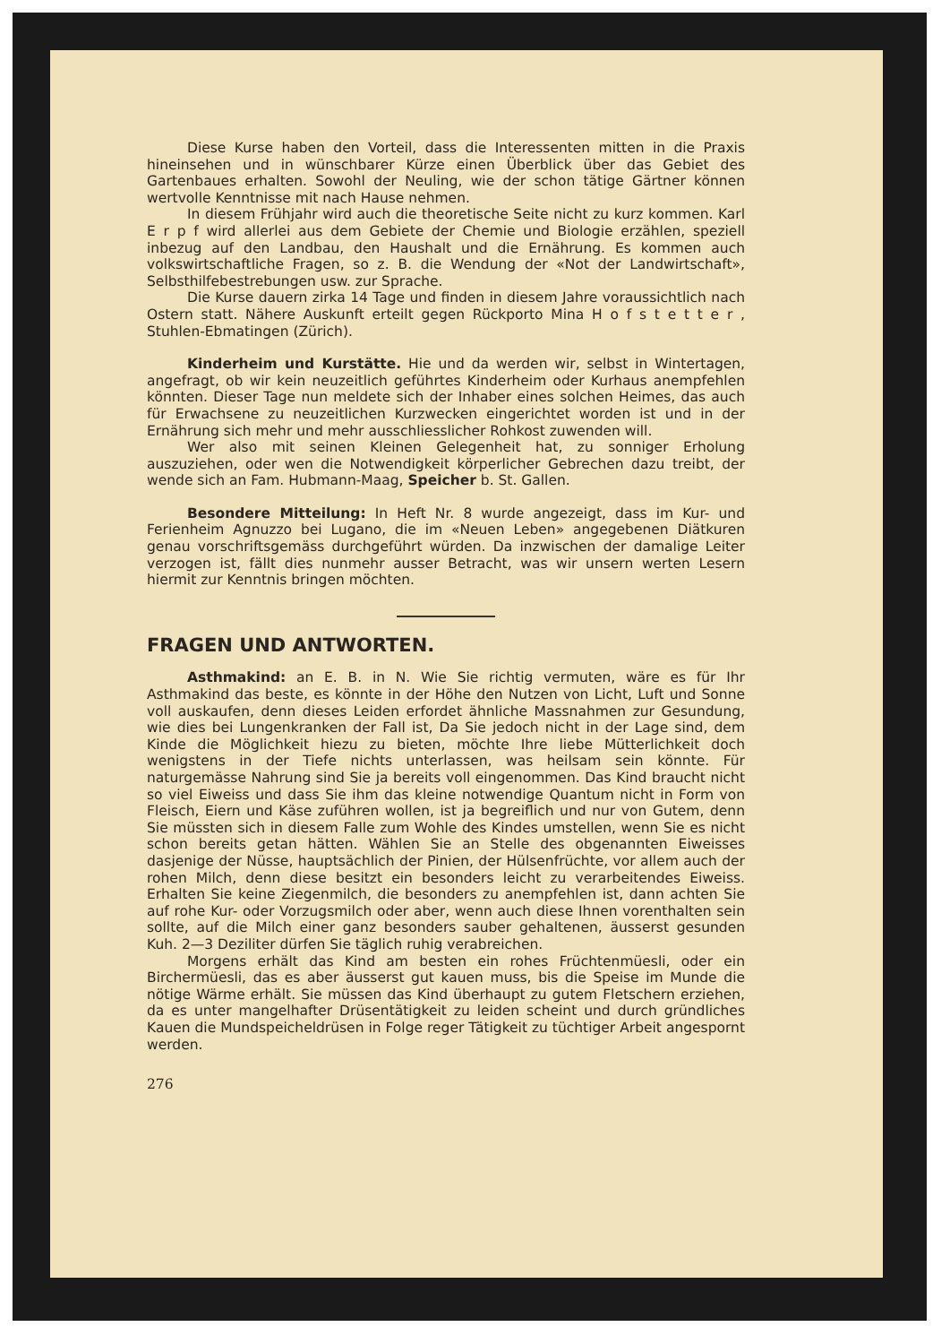Diese Kurse haben den Vorteil, dass die Interessenten mitten in die Praxis hineinsehen und in wünschbarer Kürze einen Überblick über das Gebiet des Gartenbaues erhalten. Sowohl der Neuling, wie der schon tätige Gärtner können wertvolle Kenntnisse mit nach Hause nehmen.
In diesem Frühjahr wird auch die theoretische Seite nicht zu kurz kommen. Karl E r p f wird allerlei aus dem Gebiete der Chemie und Biologie erzählen, speziell inbezug auf den Landbau, den Haushalt und die Ernährung. Es kommen auch volkswirtschaftliche Fragen, so z. B. die Wendung der «Not der Landwirtschaft», Selbsthilfebestrebungen usw. zur Sprache.
Die Kurse dauern zirka 14 Tage und finden in diesem Jahre voraussichtlich nach Ostern statt. Nähere Auskunft erteilt gegen Rückporto Mina H o f s t e t t e r , Stuhlen-Ebmatingen (Zürich).
Kinderheim und Kurstätte. Hie und da werden wir, selbst in Wintertagen, angefragt, ob wir kein neuzeitlich geführtes Kinderheim oder Kurhaus anempfehlen könnten. Dieser Tage nun meldete sich der Inhaber eines solchen Heimes, das auch für Erwachsene zu neuzeitlichen Kurzwecken eingerichtet worden ist und in der Ernährung sich mehr und mehr ausschliesslicher Rohkost zuwenden will.
Wer also mit seinen Kleinen Gelegenheit hat, zu sonniger Erholung auszuziehen, oder wen die Notwendigkeit körperlicher Gebrechen dazu treibt, der wende sich an Fam. Hubmann-Maag, Speicher b. St. Gallen.
Besondere Mitteilung: In Heft Nr. 8 wurde angezeigt, dass im Kur- und Ferienheim Agnuzzo bei Lugano, die im «Neuen Leben» angegebenen Diätkuren genau vorschriftsgemäss durchgeführt würden. Da inzwischen der damalige Leiter verzogen ist, fällt dies nunmehr ausser Betracht, was wir unsern werten Lesern hiermit zur Kenntnis bringen möchten.
FRAGEN UND ANTWORTEN.
Asthmakind: an E. B. in N. Wie Sie richtig vermuten, wäre es für Ihr Asthmakind das beste, es könnte in der Höhe den Nutzen von Licht, Luft und Sonne voll auskaufen, denn dieses Leiden erfordet ähnliche Massnahmen zur Gesundung, wie dies bei Lungenkranken der Fall ist, Da Sie jedoch nicht in der Lage sind, dem Kinde die Möglichkeit hiezu zu bieten, möchte Ihre liebe Mütterlichkeit doch wenigstens in der Tiefe nichts unterlassen, was heilsam sein könnte. Für naturgemässe Nahrung sind Sie ja bereits voll eingenommen. Das Kind braucht nicht so viel Eiweiss und dass Sie ihm das kleine notwendige Quantum nicht in Form von Fleisch, Eiern und Käse zuführen wollen, ist ja begreiflich und nur von Gutem, denn Sie müssten sich in diesem Falle zum Wohle des Kindes umstellen, wenn Sie es nicht schon bereits getan hätten. Wählen Sie an Stelle des obgenannten Eiweisses dasjenige der Nüsse, hauptsächlich der Pinien, der Hülsenfrüchte, vor allem auch der rohen Milch, denn diese besitzt ein besonders leicht zu verarbeitendes Eiweiss. Erhalten Sie keine Ziegenmilch, die besonders zu anempfehlen ist, dann achten Sie auf rohe Kur- oder Vorzugsmilch oder aber, wenn auch diese Ihnen vorenthalten sein sollte, auf die Milch einer ganz besonders sauber gehaltenen, äusserst gesunden Kuh. 2—3 Deziliter dürfen Sie täglich ruhig verabreichen.
Morgens erhält das Kind am besten ein rohes Früchtenmüesli, oder ein Birchermüesli, das es aber äusserst gut kauen muss, bis die Speise im Munde die nötige Wärme erhält. Sie müssen das Kind überhaupt zu gutem Fletschern erziehen, da es unter mangelhafter Drüsentätigkeit zu leiden scheint und durch gründliches Kauen die Mundspeicheldrüsen in Folge reger Tätigkeit zu tüchtiger Arbeit angespornt werden.
276